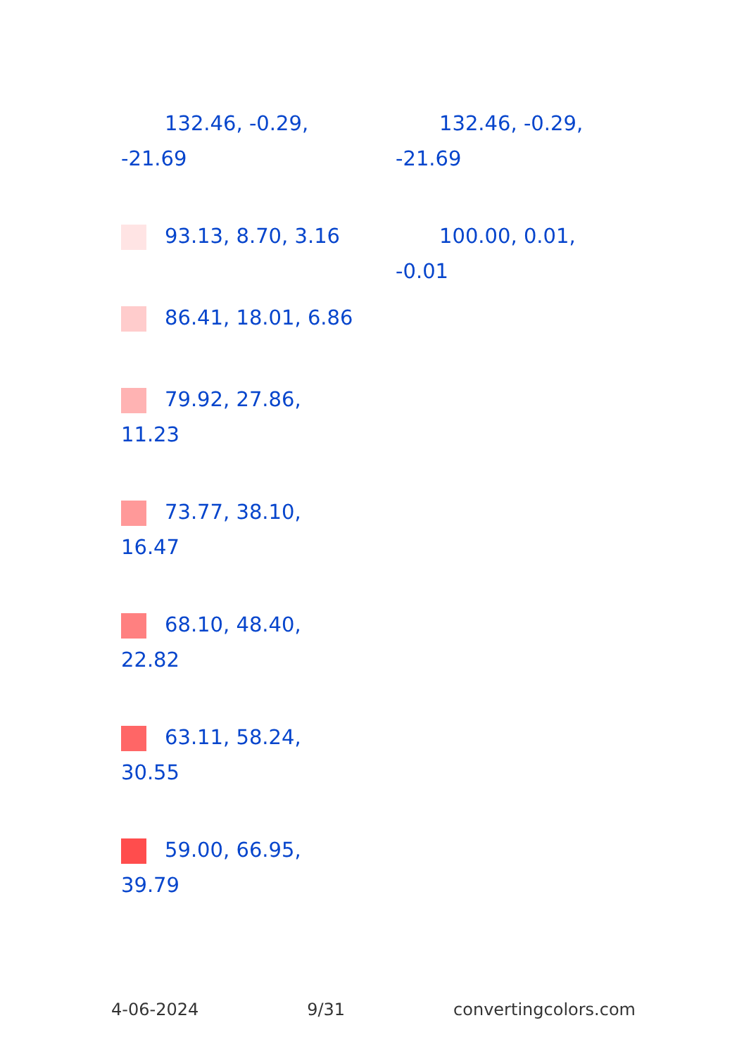132.46, -0.29, -21.69
93.13, 8.70, 3.16
86.41, 18.01, 6.86
79.92, 27.86, 11.23
73.77, 38.10, 16.47
68.10, 48.40, 22.82
63.11, 58.24, 30.55
59.00, 66.95, 39.79
132.46, -0.29, -21.69
100.00, 0.01, -0.01
4-06-2024 9/31 convertingcolors.com